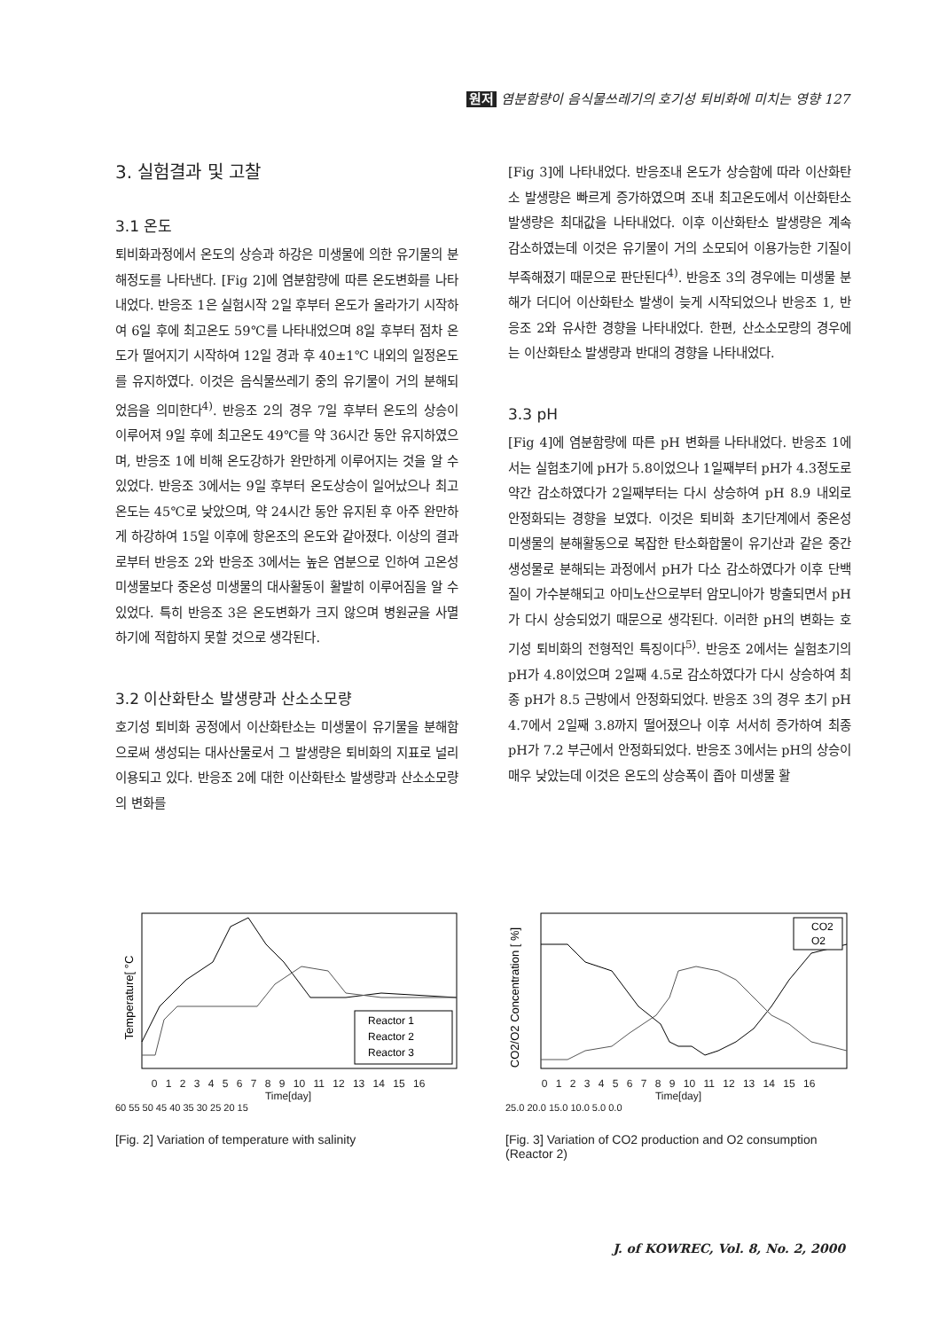원저 염분함량이 음식물쓰레기의 호기성 퇴비화에 미치는 영향 127
3. 실험결과 및 고찰
3.1 온도
퇴비화과정에서 온도의 상승과 하강은 미생물에 의한 유기물의 분해정도를 나타낸다. [Fig 2]에 염분함량에 따른 온도변화를 나타내었다. 반응조 1은 실험시작 2일 후부터 온도가 올라가기 시작하여 6일 후에 최고온도 59℃를 나타내었으며 8일 후부터 점차 온도가 떨어지기 시작하여 12일 경과 후 40±1℃ 내외의 일정온도를 유지하였다. 이것은 음식물쓰레기 중의 유기물이 거의 분해되었음을 의미한다<sup>4)</sup>. 반응조 2의 경우 7일 후부터 온도의 상승이 이루어져 9일 후에 최고온도 49℃를 약 36시간 동안 유지하였으며, 반응조 1에 비해 온도강하가 완만하게 이루어지는 것을 알 수 있었다. 반응조 3에서는 9일 후부터 온도상승이 일어났으나 최고온도는 45℃로 낮았으며, 약 24시간 동안 유지된 후 아주 완만하게 하강하여 15일 이후에 항온조의 온도와 같아졌다. 이상의 결과로부터 반응조 2와 반응조 3에서는 높은 염분으로 인하여 고온성 미생물보다 중온성 미생물의 대사활동이 활발히 이루어짐을 알 수 있었다. 특히 반응조 3은 온도변화가 크지 않으며 병원균을 사멸하기에 적합하지 못할 것으로 생각된다.
3.2 이산화탄소 발생량과 산소소모량
호기성 퇴비화 공정에서 이산화탄소는 미생물이 유기물을 분해함으로써 생성되는 대사산물로서 그 발생량은 퇴비화의 지표로 널리 이용되고 있다. 반응조 2에 대한 이산화탄소 발생량과 산소소모량의 변화를
[Fig 3]에 나타내었다. 반응조내 온도가 상승함에 따라 이산화탄소 발생량은 빠르게 증가하였으며 조내 최고온도에서 이산화탄소 발생량은 최대값을 나타내었다. 이후 이산화탄소 발생량은 계속 감소하였는데 이것은 유기물이 거의 소모되어 이용가능한 기질이 부족해졌기 때문으로 판단된다<sup>4)</sup>. 반응조 3의 경우에는 미생물 분해가 더디어 이산화탄소 발생이 늦게 시작되었으나 반응조 1, 반응조 2와 유사한 경향을 나타내었다. 한편, 산소소모량의 경우에는 이산화탄소 발생량과 반대의 경향을 나타내었다.
3.3 pH
[Fig 4]에 염분함량에 따른 pH 변화를 나타내었다. 반응조 1에서는 실험초기에 pH가 5.8이었으나 1일째부터 pH가 4.3정도로 약간 감소하였다가 2일째부터는 다시 상승하여 pH 8.9 내외로 안정화되는 경향을 보였다. 이것은 퇴비화 초기단계에서 중온성 미생물의 분해활동으로 복잡한 탄소화합물이 유기산과 같은 중간생성물로 분해되는 과정에서 pH가 다소 감소하였다가 이후 단백질이 가수분해되고 아미노산으로부터 암모니아가 방출되면서 pH가 다시 상승되었기 때문으로 생각된다. 이러한 pH의 변화는 호기성 퇴비화의 전형적인 특징이다<sup>5)</sup>. 반응조 2에서는 실험초기의 pH가 4.8이었으며 2일째 4.5로 감소하였다가 다시 상승하여 최종 pH가 8.5 근방에서 안정화되었다. 반응조 3의 경우 초기 pH 4.7에서 2일째 3.8까지 떨어졌으나 이후 서서히 증가하여 최종 pH가 7.2 부근에서 안정화되었다. 반응조 3에서는 pH의 상승이 매우 낮았는데 이것은 온도의 상승폭이 좁아 미생물 활
Temperature[ °C
Reactor 1
Reactor 2
Reactor 3
0 1 2 3 4 5 6 7 8 9 10 11 12 13 14 15 16
Time[day]
60 55 50 45 40 35 30 25 20 15
[Fig. 2] Variation of temperature with salinity
CO2/O2 Concentration [ %]
CO2
O2
0 1 2 3 4 5 6 7 8 9 10 11 12 13 14 15 16
Time[day]
25.0 20.0 15.0 10.0 5.0 0.0
[Fig. 3] Variation of CO2 production and O2 consumption (Reactor 2)
J. of KOWREC, Vol. 8, No. 2, 2000